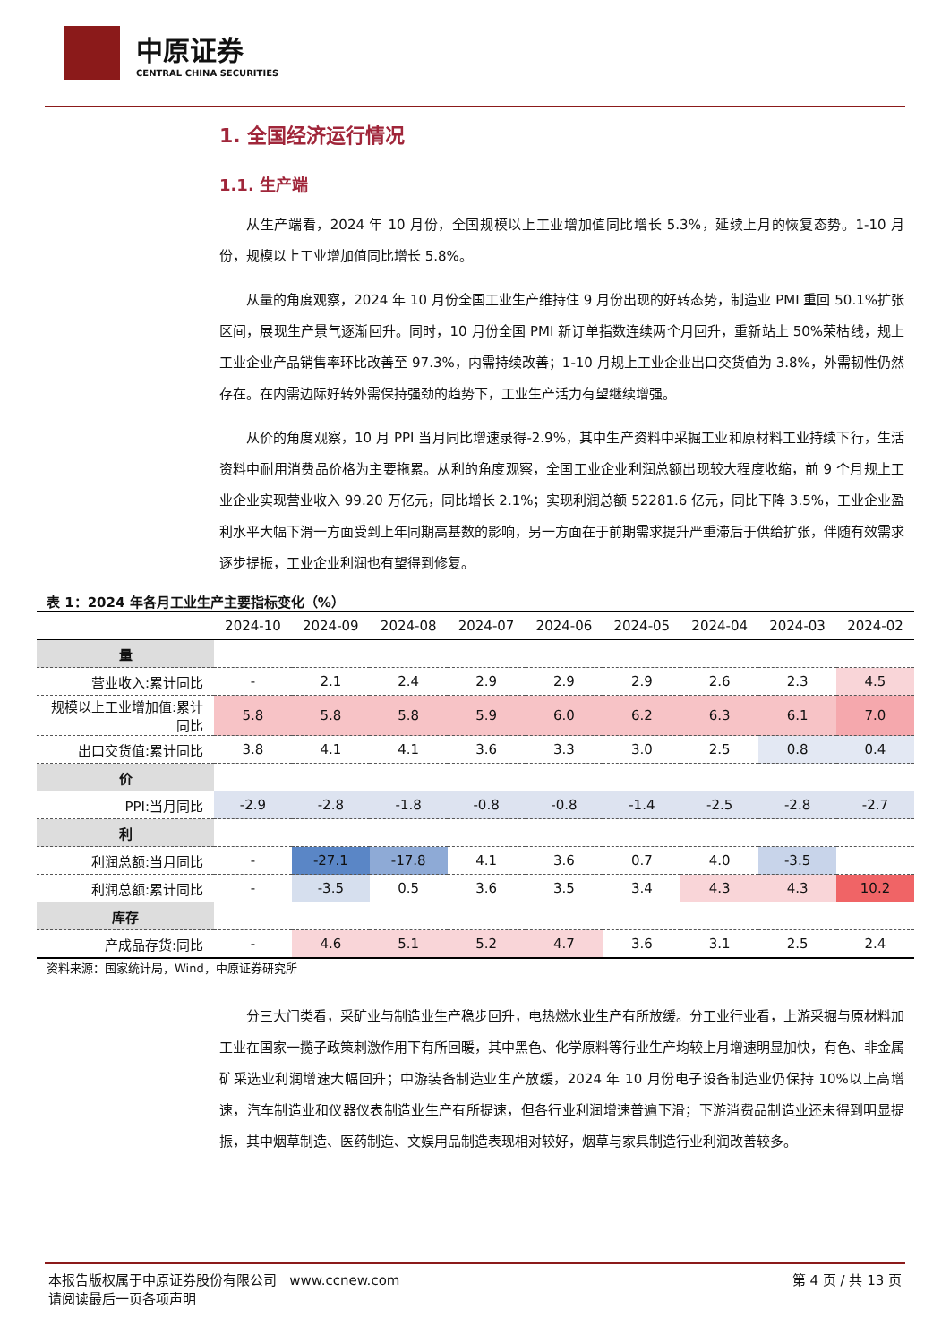中原证券
CENTRAL CHINA SECURITIES
1. 全国经济运行情况
1.1. 生产端
从生产端看，2024 年 10 月份，全国规模以上工业增加值同比增长 5.3%，延续上月的恢复态势。1-10 月份，规模以上工业增加值同比增长 5.8%。
从量的角度观察，2024 年 10 月份全国工业生产维持住 9 月份出现的好转态势，制造业 PMI 重回 50.1%扩张区间，展现生产景气逐渐回升。同时，10 月份全国 PMI 新订单指数连续两个月回升，重新站上 50%荣枯线，规上工业企业产品销售率环比改善至 97.3%，内需持续改善；1-10 月规上工业企业出口交货值为 3.8%，外需韧性仍然存在。在内需边际好转外需保持强劲的趋势下，工业生产活力有望继续增强。
从价的角度观察，10 月 PPI 当月同比增速录得-2.9%，其中生产资料中采掘工业和原材料工业持续下行，生活资料中耐用消费品价格为主要拖累。从利的角度观察，全国工业企业利润总额出现较大程度收缩，前 9 个月规上工业企业实现营业收入 99.20 万亿元，同比增长 2.1%；实现利润总额 52281.6 亿元，同比下降 3.5%，工业企业盈利水平大幅下滑一方面受到上年同期高基数的影响，另一方面在于前期需求提升严重滞后于供给扩张，伴随有效需求逐步提振，工业企业利润也有望得到修复。
表 1：2024 年各月工业生产主要指标变化（%）
| | 2024-10 | 2024-09 | 2024-08 | 2024-07 | 2024-06 | 2024-05 | 2024-04 | 2024-03 | 2024-02 |
| --- | --- | --- | --- | --- | --- | --- | --- | --- | --- |
| 量 | | | | | | | | | |
| 营业收入:累计同比 | - | 2.1 | 2.4 | 2.9 | 2.9 | 2.9 | 2.6 | 2.3 | 4.5 |
| 规模以上工业增加值:累计同比 | 5.8 | 5.8 | 5.8 | 5.9 | 6.0 | 6.2 | 6.3 | 6.1 | 7.0 |
| 出口交货值:累计同比 | 3.8 | 4.1 | 4.1 | 3.6 | 3.3 | 3.0 | 2.5 | 0.8 | 0.4 |
| 价 | | | | | | | | | |
| PPI:当月同比 | -2.9 | -2.8 | -1.8 | -0.8 | -0.8 | -1.4 | -2.5 | -2.8 | -2.7 |
| 利 | | | | | | | | | |
| 利润总额:当月同比 | - | -27.1 | -17.8 | 4.1 | 3.6 | 0.7 | 4.0 | -3.5 | |
| 利润总额:累计同比 | - | -3.5 | 0.5 | 3.6 | 3.5 | 3.4 | 4.3 | 4.3 | 10.2 |
| 库存 | | | | | | | | | |
| 产成品存货:同比 | - | 4.6 | 5.1 | 5.2 | 4.7 | 3.6 | 3.1 | 2.5 | 2.4 |
资料来源：国家统计局，Wind，中原证券研究所
分三大门类看，采矿业与制造业生产稳步回升，电热燃水业生产有所放缓。分工业行业看，上游采掘与原材料加工业在国家一揽子政策刺激作用下有所回暖，其中黑色、化学原料等行业生产均较上月增速明显加快，有色、非金属矿采选业利润增速大幅回升；中游装备制造业生产放缓，2024 年 10 月份电子设备制造业仍保持 10%以上高增速，汽车制造业和仪器仪表制造业生产有所提速，但各行业利润增速普遍下滑；下游消费品制造业还未得到明显提振，其中烟草制造、医药制造、文娱用品制造表现相对较好，烟草与家具制造行业利润改善较多。
本报告版权属于中原证券股份有限公司 www.ccnew.com
请阅读最后一页各项声明
第 4 页 / 共 13 页